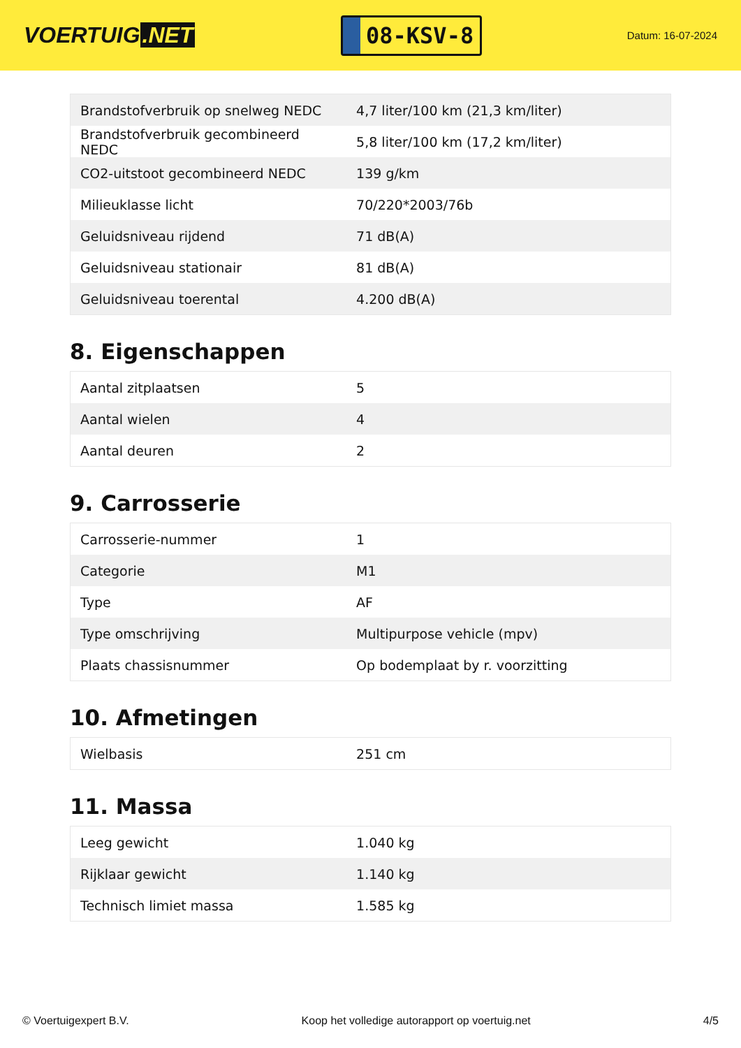VOERTUIG.NET
08-KSV-8
Datum: 16-07-2024
| Brandstofverbruik op snelweg NEDC | 4,7 liter/100 km (21,3 km/liter) |
| Brandstofverbruik gecombineerd NEDC | 5,8 liter/100 km (17,2 km/liter) |
| CO2-uitstoot gecombineerd NEDC | 139 g/km |
| Milieuklasse licht | 70/220*2003/76b |
| Geluidsniveau rijdend | 71 dB(A) |
| Geluidsniveau stationair | 81 dB(A) |
| Geluidsniveau toerental | 4.200 dB(A) |
8. Eigenschappen
| Aantal zitplaatsen | 5 |
| Aantal wielen | 4 |
| Aantal deuren | 2 |
9. Carrosserie
| Carrosserie-nummer | 1 |
| Categorie | M1 |
| Type | AF |
| Type omschrijving | Multipurpose vehicle (mpv) |
| Plaats chassisnummer | Op bodemplaat by r. voorzitting |
10. Afmetingen
| Wielbasis | 251 cm |
11. Massa
| Leeg gewicht | 1.040 kg |
| Rijklaar gewicht | 1.140 kg |
| Technisch limiet massa | 1.585 kg |
© Voertuigexpert B.V. Koop het volledige autorapport op voertuig.net 4/5